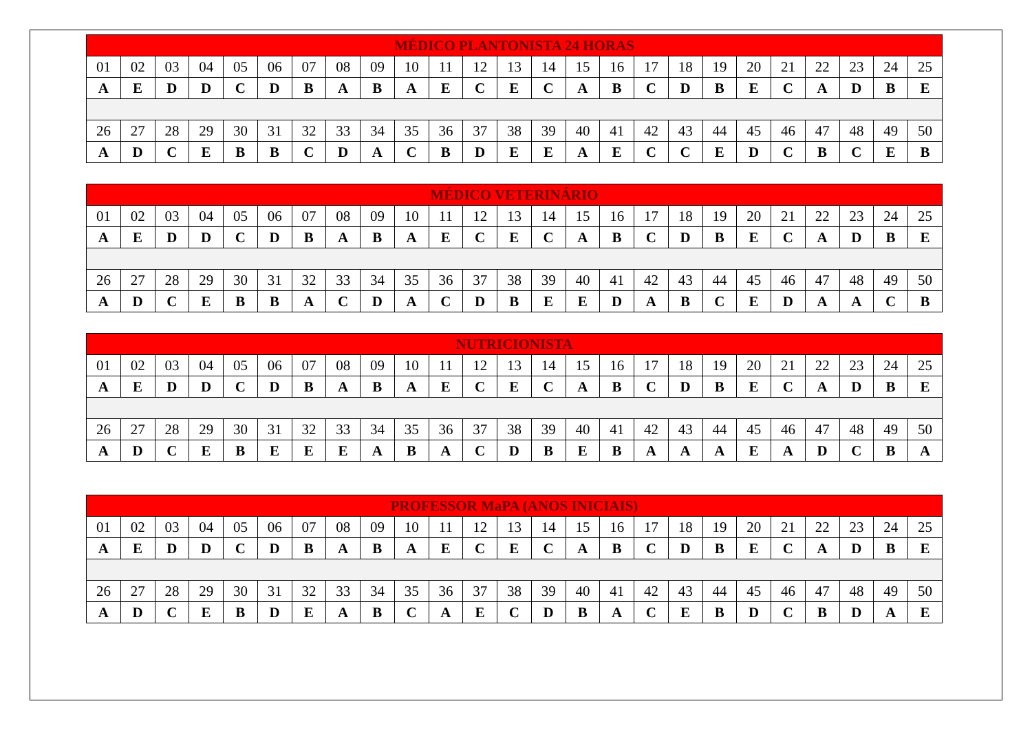| MÉDICO PLANTONISTA 24 HORAS | | | | | | | | | | | | | | | | | | | | | | | | |
| --- | --- | --- | --- | --- | --- | --- | --- | --- | --- | --- | --- | --- | --- | --- | --- | --- | --- | --- | --- | --- | --- | --- | --- | --- |
| 01 | 02 | 03 | 04 | 05 | 06 | 07 | 08 | 09 | 10 | 11 | 12 | 13 | 14 | 15 | 16 | 17 | 18 | 19 | 20 | 21 | 22 | 23 | 24 | 25 |
| A | E | D | D | C | D | B | A | B | A | E | C | E | C | A | B | C | D | B | E | C | A | D | B | E |
| 26 | 27 | 28 | 29 | 30 | 31 | 32 | 33 | 34 | 35 | 36 | 37 | 38 | 39 | 40 | 41 | 42 | 43 | 44 | 45 | 46 | 47 | 48 | 49 | 50 |
| A | D | C | E | B | B | C | D | A | C | B | D | E | E | A | E | C | C | E | D | C | B | C | E | B |
| MÉDICO VETERINÁRIO | | | | | | | | | | | | | | | | | | | | | | | | |
| --- | --- | --- | --- | --- | --- | --- | --- | --- | --- | --- | --- | --- | --- | --- | --- | --- | --- | --- | --- | --- | --- | --- | --- | --- |
| 01 | 02 | 03 | 04 | 05 | 06 | 07 | 08 | 09 | 10 | 11 | 12 | 13 | 14 | 15 | 16 | 17 | 18 | 19 | 20 | 21 | 22 | 23 | 24 | 25 |
| A | E | D | D | C | D | B | A | B | A | E | C | E | C | A | B | C | D | B | E | C | A | D | B | E |
| 26 | 27 | 28 | 29 | 30 | 31 | 32 | 33 | 34 | 35 | 36 | 37 | 38 | 39 | 40 | 41 | 42 | 43 | 44 | 45 | 46 | 47 | 48 | 49 | 50 |
| A | D | C | E | B | B | A | C | D | A | C | D | B | E | E | D | A | B | C | E | D | A | A | C | B |
| NUTRICIONISTA | | | | | | | | | | | | | | | | | | | | | | | | |
| --- | --- | --- | --- | --- | --- | --- | --- | --- | --- | --- | --- | --- | --- | --- | --- | --- | --- | --- | --- | --- | --- | --- | --- | --- |
| 01 | 02 | 03 | 04 | 05 | 06 | 07 | 08 | 09 | 10 | 11 | 12 | 13 | 14 | 15 | 16 | 17 | 18 | 19 | 20 | 21 | 22 | 23 | 24 | 25 |
| A | E | D | D | C | D | B | A | B | A | E | C | E | C | A | B | C | D | B | E | C | A | D | B | E |
| 26 | 27 | 28 | 29 | 30 | 31 | 32 | 33 | 34 | 35 | 36 | 37 | 38 | 39 | 40 | 41 | 42 | 43 | 44 | 45 | 46 | 47 | 48 | 49 | 50 |
| A | D | C | E | B | E | E | E | A | B | A | C | D | B | E | B | A | A | A | E | A | D | C | B | A |
| PROFESSOR MaPA (ANOS INICIAIS) | | | | | | | | | | | | | | | | | | | | | | | | |
| --- | --- | --- | --- | --- | --- | --- | --- | --- | --- | --- | --- | --- | --- | --- | --- | --- | --- | --- | --- | --- | --- | --- | --- | --- |
| 01 | 02 | 03 | 04 | 05 | 06 | 07 | 08 | 09 | 10 | 11 | 12 | 13 | 14 | 15 | 16 | 17 | 18 | 19 | 20 | 21 | 22 | 23 | 24 | 25 |
| A | E | D | D | C | D | B | A | B | A | E | C | E | C | A | B | C | D | B | E | C | A | D | B | E |
| 26 | 27 | 28 | 29 | 30 | 31 | 32 | 33 | 34 | 35 | 36 | 37 | 38 | 39 | 40 | 41 | 42 | 43 | 44 | 45 | 46 | 47 | 48 | 49 | 50 |
| A | D | C | E | B | D | E | A | B | C | A | E | C | D | B | A | C | E | B | D | C | B | D | A | E |